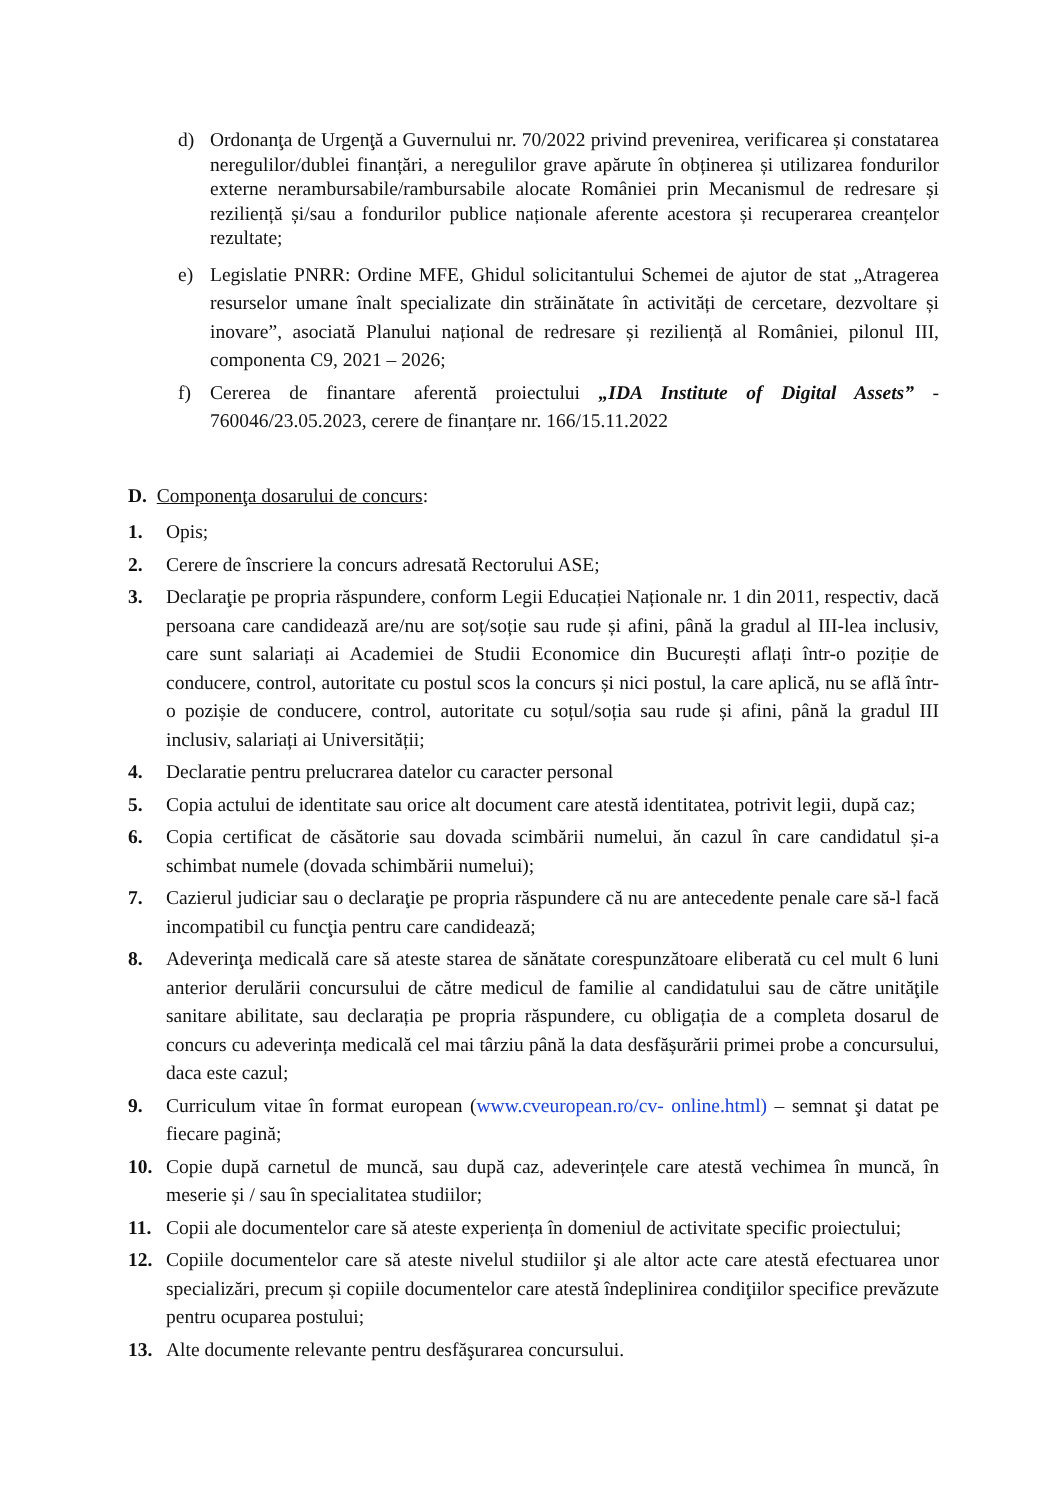d) Ordonanţa de Urgenţă a Guvernului nr. 70/2022 privind prevenirea, verificarea și constatarea neregulilor/dublei finanțări, a neregulilor grave apărute în obținerea și utilizarea fondurilor externe nerambursabile/rambursabile alocate României prin Mecanismul de redresare și reziliență și/sau a fondurilor publice naționale aferente acestora și recuperarea creanțelor rezultate;
e) Legislatie PNRR: Ordine MFE, Ghidul solicitantului Schemei de ajutor de stat „Atragerea resurselor umane înalt specializate din străinătate în activități de cercetare, dezvoltare și inovare”, asociată Planului național de redresare și reziliență al României, pilonul III, componenta C9, 2021 – 2026;
f) Cererea de finantare aferentă proiectului „IDA Institute of Digital Assets” - 760046/23.05.2023, cerere de finanțare nr. 166/15.11.2022
D. Componenţa dosarului de concurs:
1. Opis;
2. Cerere de înscriere la concurs adresată Rectorului ASE;
3. Declaraţie pe propria răspundere, conform Legii Educației Naționale nr. 1 din 2011, respectiv, dacă persoana care candidează are/nu are soț/soție sau rude și afini, până la gradul al III-lea inclusiv, care sunt salariați ai Academiei de Studii Economice din București aflați într-o poziție de conducere, control, autoritate cu postul scos la concurs și nici postul, la care aplică, nu se află într-o pozișie de conducere, control, autoritate cu soțul/soția sau rude și afini, până la gradul III inclusiv, salariați ai Universității;
4. Declaratie pentru prelucrarea datelor cu caracter personal
5. Copia actului de identitate sau orice alt document care atestă identitatea, potrivit legii, după caz;
6. Copia certificat de căsătorie sau dovada scimbării numelui, ăn cazul în care candidatul și-a schimbat numele (dovada schimbării numelui);
7. Cazierul judiciar sau o declaraţie pe propria răspundere că nu are antecedente penale care să-l facă incompatibil cu funcţia pentru care candidează;
8. Adeverinţa medicală care să ateste starea de sănătate corespunzătoare eliberată cu cel mult 6 luni anterior derulării concursului de către medicul de familie al candidatului sau de către unităţile sanitare abilitate, sau declarația pe propria răspundere, cu obligația de a completa dosarul de concurs cu adeverința medicală cel mai târziu până la data desfășurării primei probe a concursului, daca este cazul;
9. Curriculum vitae în format european (www.cveuropean.ro/cv- online.html) – semnat şi datat pe fiecare pagină;
10. Copie după carnetul de muncă, sau după caz, adeverințele care atestă vechimea în muncă, în meserie și / sau în specialitatea studiilor;
11. Copii ale documentelor care să ateste experiența în domeniul de activitate specific proiectului;
12. Copiile documentelor care să ateste nivelul studiilor şi ale altor acte care atestă efectuarea unor specializări, precum și copiile documentelor care atestă îndeplinirea condiţiilor specifice prevăzute pentru ocuparea postului;
13. Alte documente relevante pentru desfăşurarea concursului.